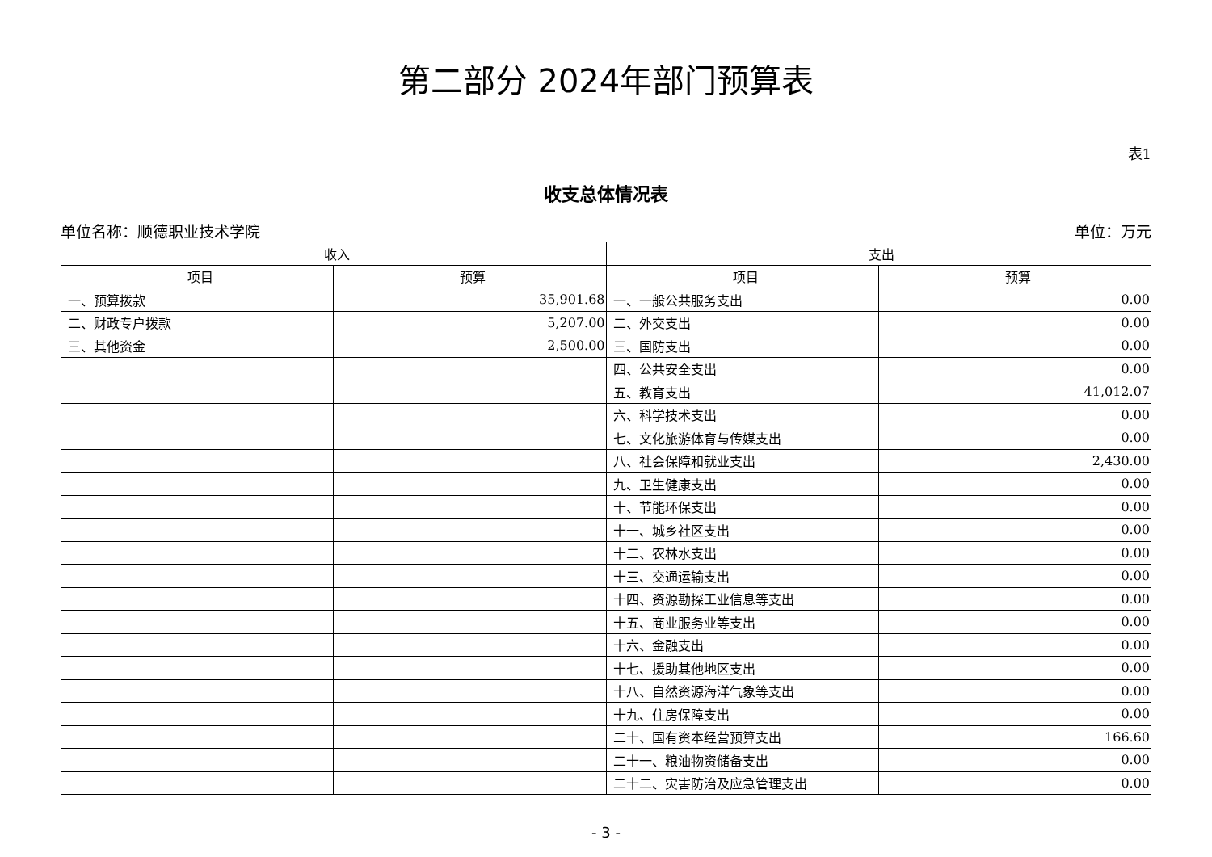第二部分 2024年部门预算表
表1
收支总体情况表
单位名称：顺德职业技术学院 单位：万元
| 收入 | | 支出 | |
| --- | --- | --- | --- |
| 项目 | 预算 | 项目 | 预算 |
| 一、预算拨款 | 35,901.68 | 一、一般公共服务支出 | 0.00 |
| 二、财政专户拨款 | 5,207.00 | 二、外交支出 | 0.00 |
| 三、其他资金 | 2,500.00 | 三、国防支出 | 0.00 |
| | | 四、公共安全支出 | 0.00 |
| | | 五、教育支出 | 41,012.07 |
| | | 六、科学技术支出 | 0.00 |
| | | 七、文化旅游体育与传媒支出 | 0.00 |
| | | 八、社会保障和就业支出 | 2,430.00 |
| | | 九、卫生健康支出 | 0.00 |
| | | 十、节能环保支出 | 0.00 |
| | | 十一、城乡社区支出 | 0.00 |
| | | 十二、农林水支出 | 0.00 |
| | | 十三、交通运输支出 | 0.00 |
| | | 十四、资源勘探工业信息等支出 | 0.00 |
| | | 十五、商业服务业等支出 | 0.00 |
| | | 十六、金融支出 | 0.00 |
| | | 十七、援助其他地区支出 | 0.00 |
| | | 十八、自然资源海洋气象等支出 | 0.00 |
| | | 十九、住房保障支出 | 0.00 |
| | | 二十、国有资本经营预算支出 | 166.60 |
| | | 二十一、粮油物资储备支出 | 0.00 |
| | | 二十二、灾害防治及应急管理支出 | 0.00 |
- 3 -